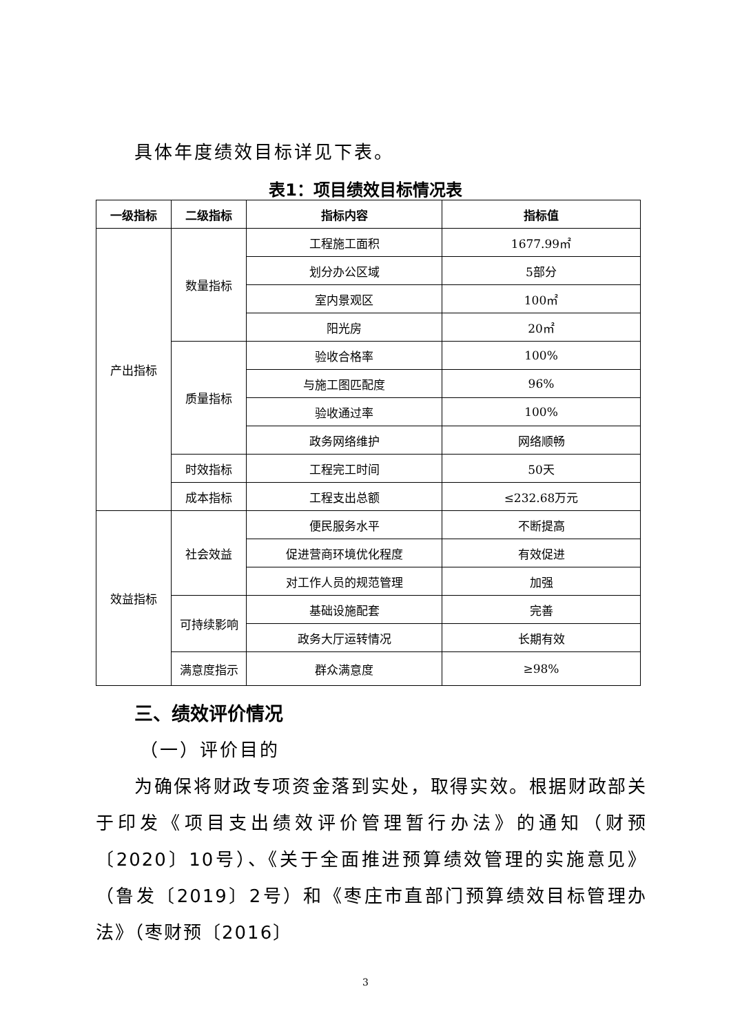具体年度绩效目标详见下表。
表1：项目绩效目标情况表
| 一级指标 | 二级指标 | 指标内容 | 指标值 |
| --- | --- | --- | --- |
| 产出指标 | 数量指标 | 工程施工面积 | 1677.99㎡ |
| | | 划分办公区域 | 5部分 |
| | | 室内景观区 | 100㎡ |
| | | 阳光房 | 20㎡ |
| | 质量指标 | 验收合格率 | 100% |
| | | 与施工图匹配度 | 96% |
| | | 验收通过率 | 100% |
| | | 政务网络维护 | 网络顺畅 |
| | 时效指标 | 工程完工时间 | 50天 |
| | 成本指标 | 工程支出总额 | ≤232.68万元 |
| 效益指标 | 社会效益 | 便民服务水平 | 不断提高 |
| | | 促进营商环境优化程度 | 有效促进 |
| | | 对工作人员的规范管理 | 加强 |
| | 可持续影响 | 基础设施配套 | 完善 |
| | | 政务大厅运转情况 | 长期有效 |
| | 满意度指示 | 群众满意度 | ≥98% |
三、绩效评价情况
（一）评价目的
为确保将财政专项资金落到实处，取得实效。根据财政部关于印发《项目支出绩效评价管理暂行办法》的通知（财预〔2020〕10号）、《关于全面推进预算绩效管理的实施意见》（鲁发〔2019〕2号）和《枣庄市直部门预算绩效目标管理办法》（枣财预〔2016〕
3